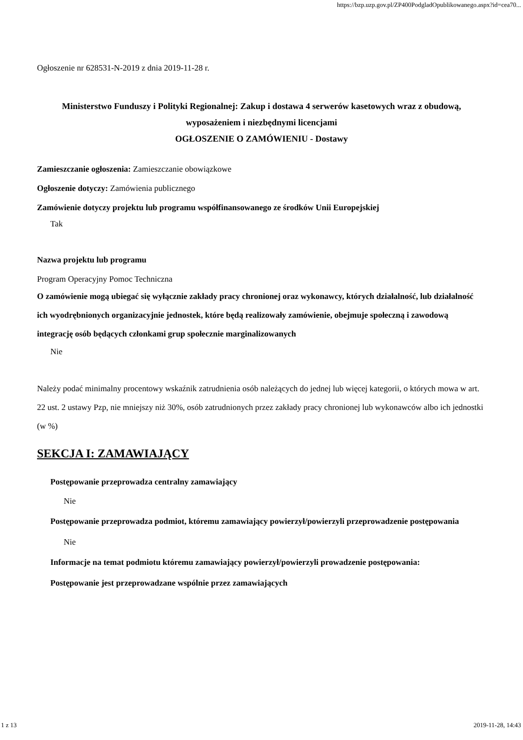https://bzp.uzp.gov.pl/ZP400PodgladOpublikowanego.aspx?id=cea70...
Ogłoszenie nr 628531-N-2019 z dnia 2019-11-28 r.
Ministerstwo Funduszy i Polityki Regionalnej: Zakup i dostawa 4 serwerów kasetowych wraz z obudową, wyposażeniem i niezbędnymi licencjami
OGŁOSZENIE O ZAMÓWIENIU - Dostawy
Zamieszczanie ogłoszenia: Zamieszczanie obowiązkowe
Ogłoszenie dotyczy: Zamówienia publicznego
Zamówienie dotyczy projektu lub programu współfinansowanego ze środków Unii Europejskiej
Tak
Nazwa projektu lub programu
Program Operacyjny Pomoc Techniczna
O zamówienie mogą ubiegać się wyłącznie zakłady pracy chronionej oraz wykonawcy, których działalność, lub działalność ich wyodrębnionych organizacyjnie jednostek, które będą realizowały zamówienie, obejmuje społeczną i zawodową integrację osób będących członkami grup społecznie marginalizowanych
Nie
Należy podać minimalny procentowy wskaźnik zatrudnienia osób należących do jednej lub więcej kategorii, o których mowa w art. 22 ust. 2 ustawy Pzp, nie mniejszy niż 30%, osób zatrudnionych przez zakłady pracy chronionej lub wykonawców albo ich jednostki (w %)
SEKCJA I: ZAMAWIAJĄCY
Postępowanie przeprowadza centralny zamawiający
Nie
Postępowanie przeprowadza podmiot, któremu zamawiający powierzył/powierzyli przeprowadzenie postępowania
Nie
Informacje na temat podmiotu któremu zamawiający powierzył/powierzyli prowadzenie postępowania:
Postępowanie jest przeprowadzane wspólnie przez zamawiających
1 z 13 2019-11-28, 14:43